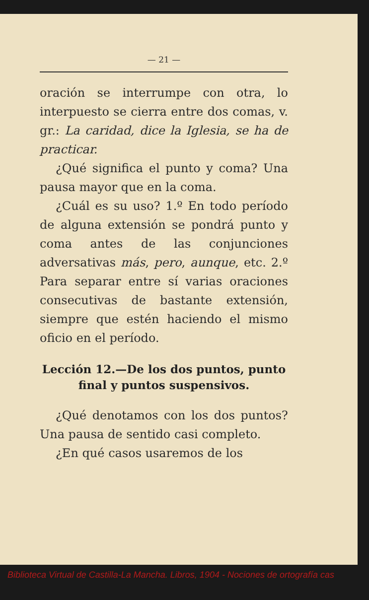— 21 —
oración se interrumpe con otra, lo interpuesto se cierra entre dos comas, v. gr.: La caridad, dice la Iglesia, se ha de practicar.
¿Qué significa el punto y coma? Una pausa mayor que en la coma.
¿Cuál es su uso? 1.º En todo período de alguna extensión se pondrá punto y coma antes de las conjunciones adversativas más, pero, aunque, etc. 2.º Para separar entre sí varias oraciones consecutivas de bastante extensión, siempre que estén haciendo el mismo oficio en el período.
Lección 12.—De los dos puntos, punto final y puntos suspensivos.
¿Qué denotamos con los dos puntos? Una pausa de sentido casi completo.
¿En qué casos usaremos de los
Biblioteca Virtual de Castilla-La Mancha. Libros, 1904 - Nociones de ortografía cas